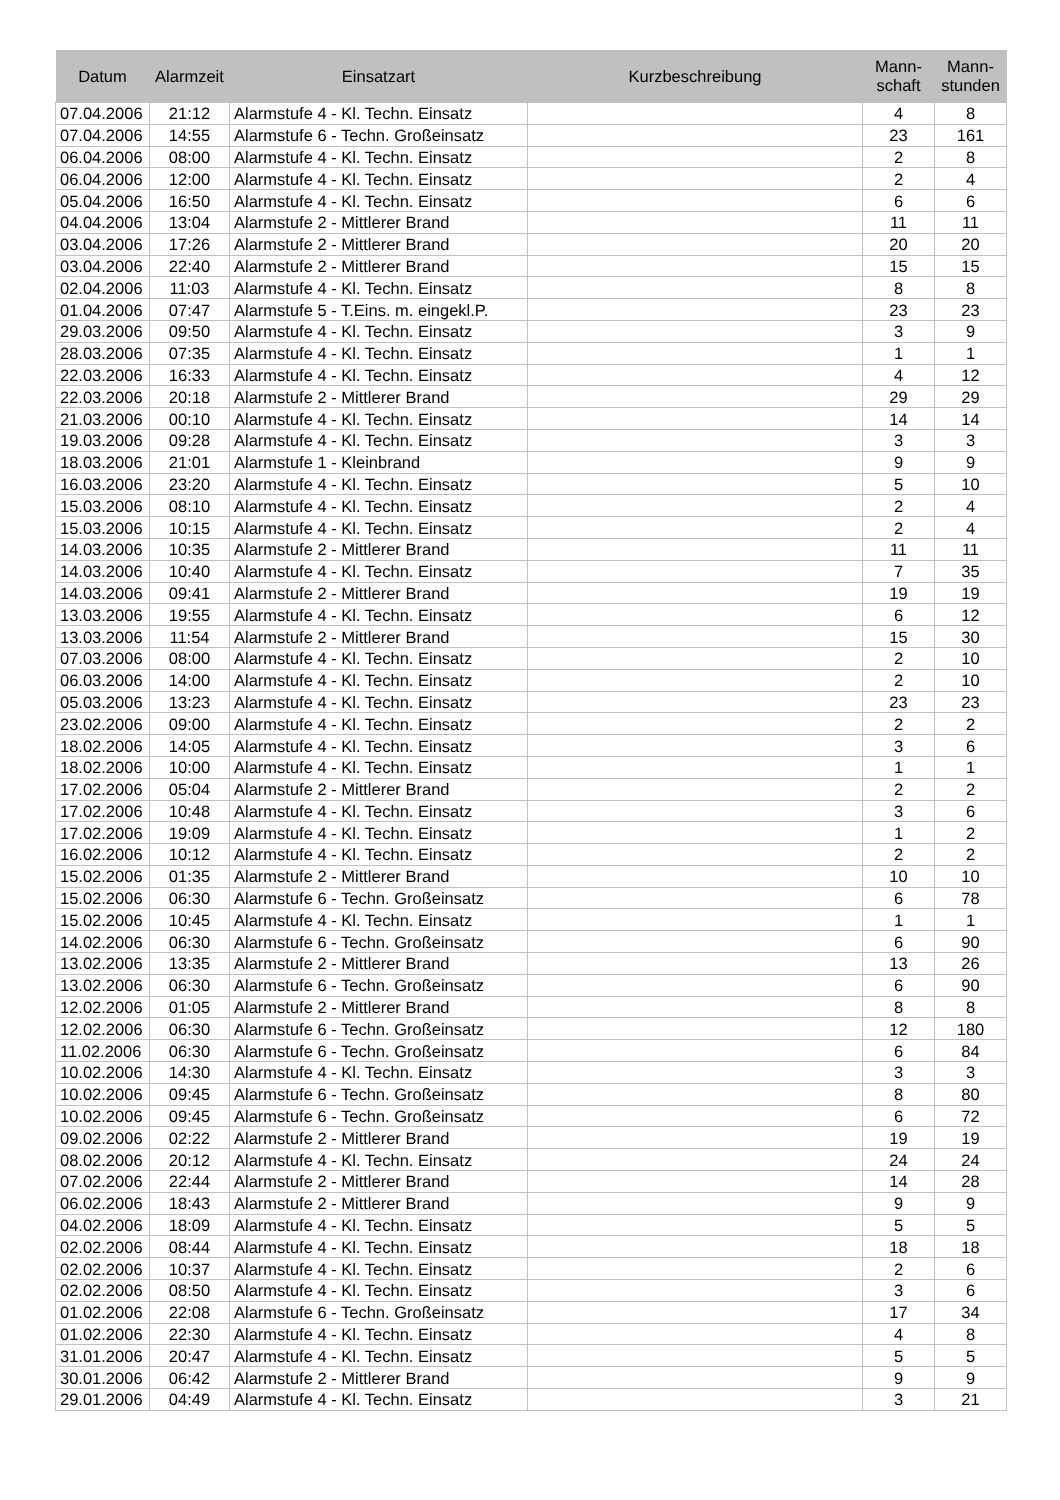| Datum | Alarmzeit | Einsatzart | Kurzbeschreibung | Mann- schaft | Mann- stunden |
| --- | --- | --- | --- | --- | --- |
| 07.04.2006 | 21:12 | Alarmstufe 4 - Kl. Techn. Einsatz | | 4 | 8 |
| 07.04.2006 | 14:55 | Alarmstufe 6 - Techn. Großeinsatz | | 23 | 161 |
| 06.04.2006 | 08:00 | Alarmstufe 4 - Kl. Techn. Einsatz | | 2 | 8 |
| 06.04.2006 | 12:00 | Alarmstufe 4 - Kl. Techn. Einsatz | | 2 | 4 |
| 05.04.2006 | 16:50 | Alarmstufe 4 - Kl. Techn. Einsatz | | 6 | 6 |
| 04.04.2006 | 13:04 | Alarmstufe 2 - Mittlerer Brand | | 11 | 11 |
| 03.04.2006 | 17:26 | Alarmstufe 2 - Mittlerer Brand | | 20 | 20 |
| 03.04.2006 | 22:40 | Alarmstufe 2 - Mittlerer Brand | | 15 | 15 |
| 02.04.2006 | 11:03 | Alarmstufe 4 - Kl. Techn. Einsatz | | 8 | 8 |
| 01.04.2006 | 07:47 | Alarmstufe 5 - T.Eins. m. eingekl.P. | | 23 | 23 |
| 29.03.2006 | 09:50 | Alarmstufe 4 - Kl. Techn. Einsatz | | 3 | 9 |
| 28.03.2006 | 07:35 | Alarmstufe 4 - Kl. Techn. Einsatz | | 1 | 1 |
| 22.03.2006 | 16:33 | Alarmstufe 4 - Kl. Techn. Einsatz | | 4 | 12 |
| 22.03.2006 | 20:18 | Alarmstufe 2 - Mittlerer Brand | | 29 | 29 |
| 21.03.2006 | 00:10 | Alarmstufe 4 - Kl. Techn. Einsatz | | 14 | 14 |
| 19.03.2006 | 09:28 | Alarmstufe 4 - Kl. Techn. Einsatz | | 3 | 3 |
| 18.03.2006 | 21:01 | Alarmstufe 1 - Kleinbrand | | 9 | 9 |
| 16.03.2006 | 23:20 | Alarmstufe 4 - Kl. Techn. Einsatz | | 5 | 10 |
| 15.03.2006 | 08:10 | Alarmstufe 4 - Kl. Techn. Einsatz | | 2 | 4 |
| 15.03.2006 | 10:15 | Alarmstufe 4 - Kl. Techn. Einsatz | | 2 | 4 |
| 14.03.2006 | 10:35 | Alarmstufe 2 - Mittlerer Brand | | 11 | 11 |
| 14.03.2006 | 10:40 | Alarmstufe 4 - Kl. Techn. Einsatz | | 7 | 35 |
| 14.03.2006 | 09:41 | Alarmstufe 2 - Mittlerer Brand | | 19 | 19 |
| 13.03.2006 | 19:55 | Alarmstufe 4 - Kl. Techn. Einsatz | | 6 | 12 |
| 13.03.2006 | 11:54 | Alarmstufe 2 - Mittlerer Brand | | 15 | 30 |
| 07.03.2006 | 08:00 | Alarmstufe 4 - Kl. Techn. Einsatz | | 2 | 10 |
| 06.03.2006 | 14:00 | Alarmstufe 4 - Kl. Techn. Einsatz | | 2 | 10 |
| 05.03.2006 | 13:23 | Alarmstufe 4 - Kl. Techn. Einsatz | | 23 | 23 |
| 23.02.2006 | 09:00 | Alarmstufe 4 - Kl. Techn. Einsatz | | 2 | 2 |
| 18.02.2006 | 14:05 | Alarmstufe 4 - Kl. Techn. Einsatz | | 3 | 6 |
| 18.02.2006 | 10:00 | Alarmstufe 4 - Kl. Techn. Einsatz | | 1 | 1 |
| 17.02.2006 | 05:04 | Alarmstufe 2 - Mittlerer Brand | | 2 | 2 |
| 17.02.2006 | 10:48 | Alarmstufe 4 - Kl. Techn. Einsatz | | 3 | 6 |
| 17.02.2006 | 19:09 | Alarmstufe 4 - Kl. Techn. Einsatz | | 1 | 2 |
| 16.02.2006 | 10:12 | Alarmstufe 4 - Kl. Techn. Einsatz | | 2 | 2 |
| 15.02.2006 | 01:35 | Alarmstufe 2 - Mittlerer Brand | | 10 | 10 |
| 15.02.2006 | 06:30 | Alarmstufe 6 - Techn. Großeinsatz | | 6 | 78 |
| 15.02.2006 | 10:45 | Alarmstufe 4 - Kl. Techn. Einsatz | | 1 | 1 |
| 14.02.2006 | 06:30 | Alarmstufe 6 - Techn. Großeinsatz | | 6 | 90 |
| 13.02.2006 | 13:35 | Alarmstufe 2 - Mittlerer Brand | | 13 | 26 |
| 13.02.2006 | 06:30 | Alarmstufe 6 - Techn. Großeinsatz | | 6 | 90 |
| 12.02.2006 | 01:05 | Alarmstufe 2 - Mittlerer Brand | | 8 | 8 |
| 12.02.2006 | 06:30 | Alarmstufe 6 - Techn. Großeinsatz | | 12 | 180 |
| 11.02.2006 | 06:30 | Alarmstufe 6 - Techn. Großeinsatz | | 6 | 84 |
| 10.02.2006 | 14:30 | Alarmstufe 4 - Kl. Techn. Einsatz | | 3 | 3 |
| 10.02.2006 | 09:45 | Alarmstufe 6 - Techn. Großeinsatz | | 8 | 80 |
| 10.02.2006 | 09:45 | Alarmstufe 6 - Techn. Großeinsatz | | 6 | 72 |
| 09.02.2006 | 02:22 | Alarmstufe 2 - Mittlerer Brand | | 19 | 19 |
| 08.02.2006 | 20:12 | Alarmstufe 4 - Kl. Techn. Einsatz | | 24 | 24 |
| 07.02.2006 | 22:44 | Alarmstufe 2 - Mittlerer Brand | | 14 | 28 |
| 06.02.2006 | 18:43 | Alarmstufe 2 - Mittlerer Brand | | 9 | 9 |
| 04.02.2006 | 18:09 | Alarmstufe 4 - Kl. Techn. Einsatz | | 5 | 5 |
| 02.02.2006 | 08:44 | Alarmstufe 4 - Kl. Techn. Einsatz | | 18 | 18 |
| 02.02.2006 | 10:37 | Alarmstufe 4 - Kl. Techn. Einsatz | | 2 | 6 |
| 02.02.2006 | 08:50 | Alarmstufe 4 - Kl. Techn. Einsatz | | 3 | 6 |
| 01.02.2006 | 22:08 | Alarmstufe 6 - Techn. Großeinsatz | | 17 | 34 |
| 01.02.2006 | 22:30 | Alarmstufe 4 - Kl. Techn. Einsatz | | 4 | 8 |
| 31.01.2006 | 20:47 | Alarmstufe 4 - Kl. Techn. Einsatz | | 5 | 5 |
| 30.01.2006 | 06:42 | Alarmstufe 2 - Mittlerer Brand | | 9 | 9 |
| 29.01.2006 | 04:49 | Alarmstufe 4 - Kl. Techn. Einsatz | | 3 | 21 |